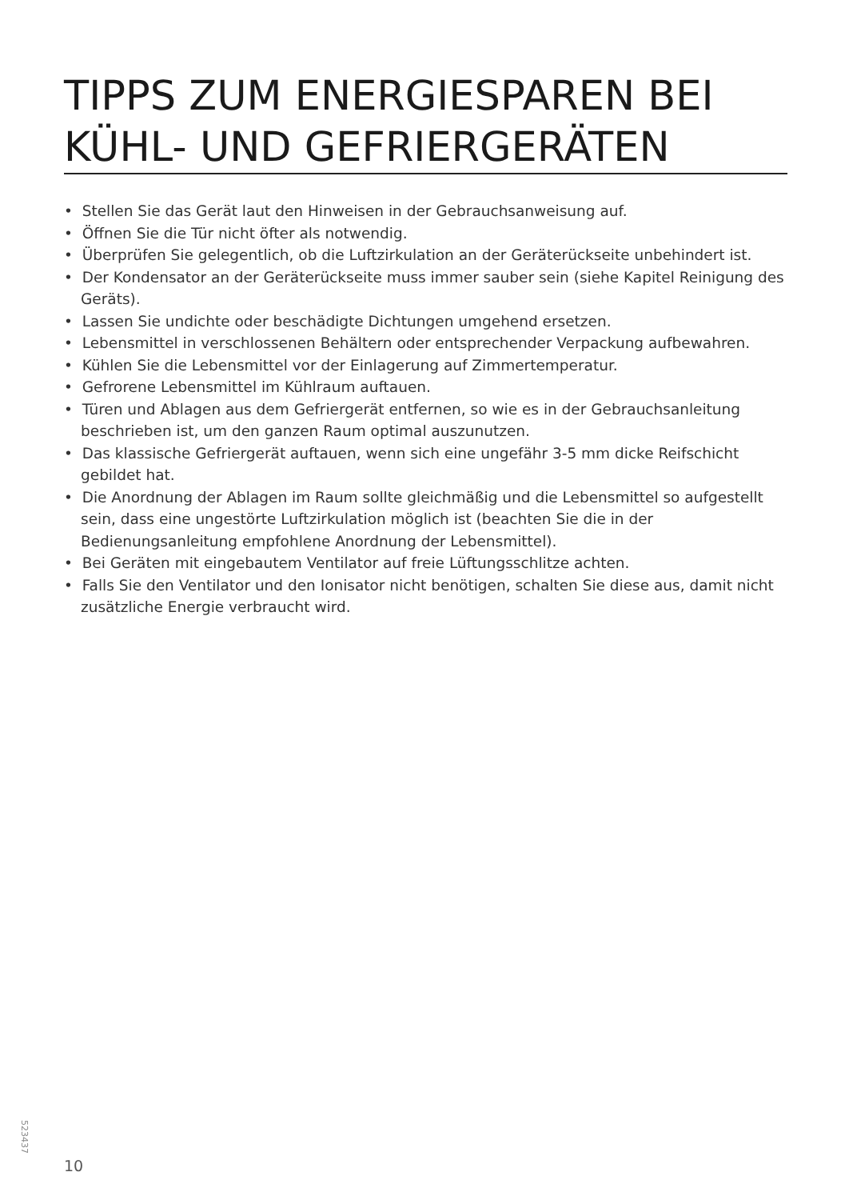TIPPS ZUM ENERGIESPAREN BEI KÜHL- UND GEFRIERGERÄTEN
• Stellen Sie das Gerät laut den Hinweisen in der Gebrauchsanweisung auf.
• Öffnen Sie die Tür nicht öfter als notwendig.
• Überprüfen Sie gelegentlich, ob die Luftzirkulation an der Geräterückseite unbehindert ist.
• Der Kondensator an der Geräterückseite muss immer sauber sein (siehe Kapitel Reinigung des Geräts).
• Lassen Sie undichte oder beschädigte Dichtungen umgehend ersetzen.
• Lebensmittel in verschlossenen Behältern oder entsprechender Verpackung aufbewahren.
• Kühlen Sie die Lebensmittel vor der Einlagerung auf Zimmertemperatur.
• Gefrorene Lebensmittel im Kühlraum auftauen.
• Türen und Ablagen aus dem Gefriergerät entfernen, so wie es in der Gebrauchsanleitung beschrieben ist, um den ganzen Raum optimal auszunutzen.
• Das klassische Gefriergerät auftauen, wenn sich eine ungefähr 3-5 mm dicke Reifschicht gebildet hat.
• Die Anordnung der Ablagen im Raum sollte gleichmäßig und die Lebensmittel so aufgestellt sein, dass eine ungestörte Luftzirkulation möglich ist (beachten Sie die in der Bedienungsanleitung empfohlene Anordnung der Lebensmittel).
• Bei Geräten mit eingebautem Ventilator auf freie Lüftungsschlitze achten.
• Falls Sie den Ventilator und den Ionisator nicht benötigen, schalten Sie diese aus, damit nicht zusätzliche Energie verbraucht wird.
523437
10